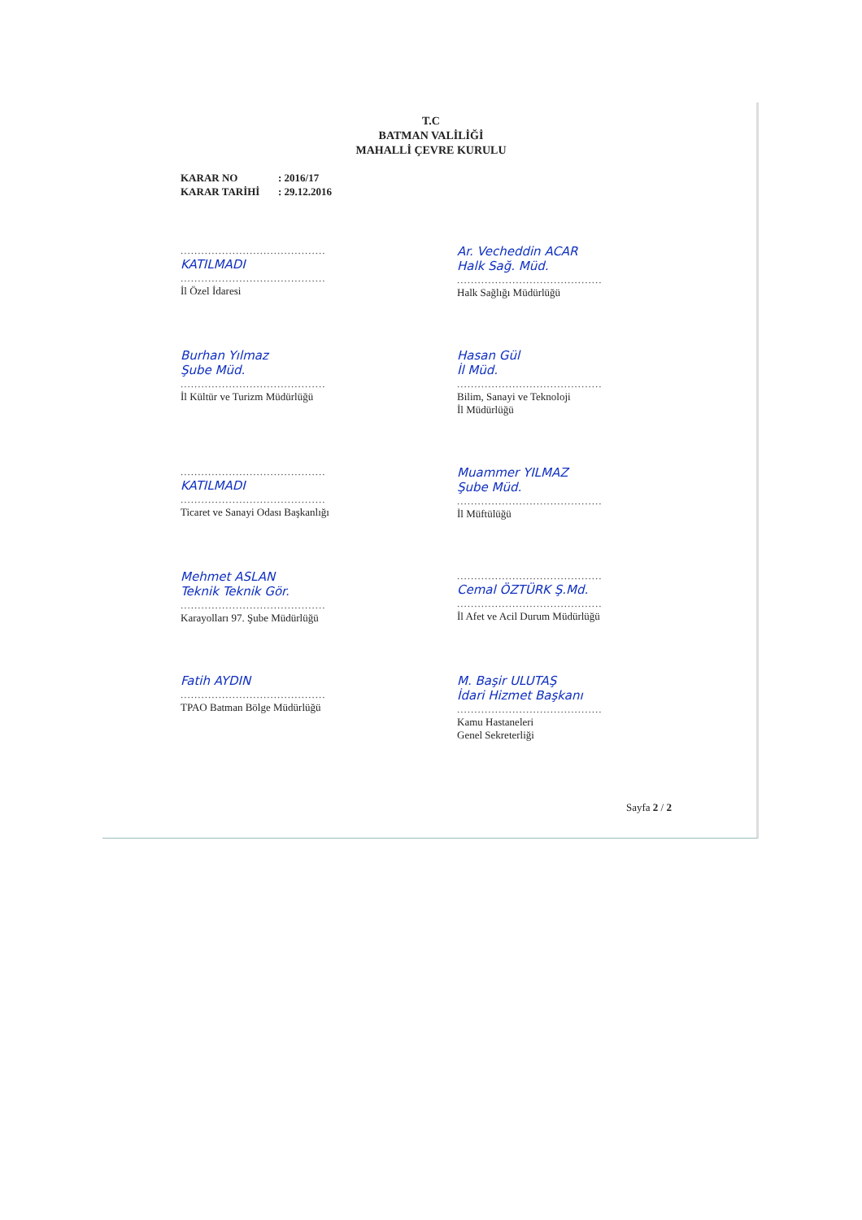T.C
BATMAN VALİLİĞİ
MAHALLİ ÇEVRE KURULU
KARAR NO: 2016/17
KARAR TARİHİ: 29.12.2016
..........................................
KATILMADI
..........................................
İl Özel İdaresi
Ar. Vecheddin ACAR
Halk Sağ. Müd.
..........................................
Halk Sağlığı Müdürlüğü
Burhan Yılmaz
Şube Müd.
..........................................
İl Kültür ve Turizm Müdürlüğü
Hasan Gül
İl Müd.
..........................................
Bilim, Sanayi ve Teknoloji
İl Müdürlüğü
..........................................
KATILMADI
..........................................
Ticaret ve Sanayi Odası Başkanlığı
Muammer YILMAZ
Şube Müd.
..........................................
İl Müftülüğü
Mehmet ASLAN
Teknik Teknik Gör.
..........................................
Karayolları 97. Şube Müdürlüğü
..........................................
Cemal ÖZTÜRK Ş.Md.
..........................................
İl Afet ve Acil Durum Müdürlüğü
Fatih AYDIN
..........................................
TPAO Batman Bölge Müdürlüğü
M. Başir ULUTAŞ
İdari Hizmet Başkanı
..........................................
Kamu Hastaneleri
Genel Sekreterliği
Sayfa 2 / 2